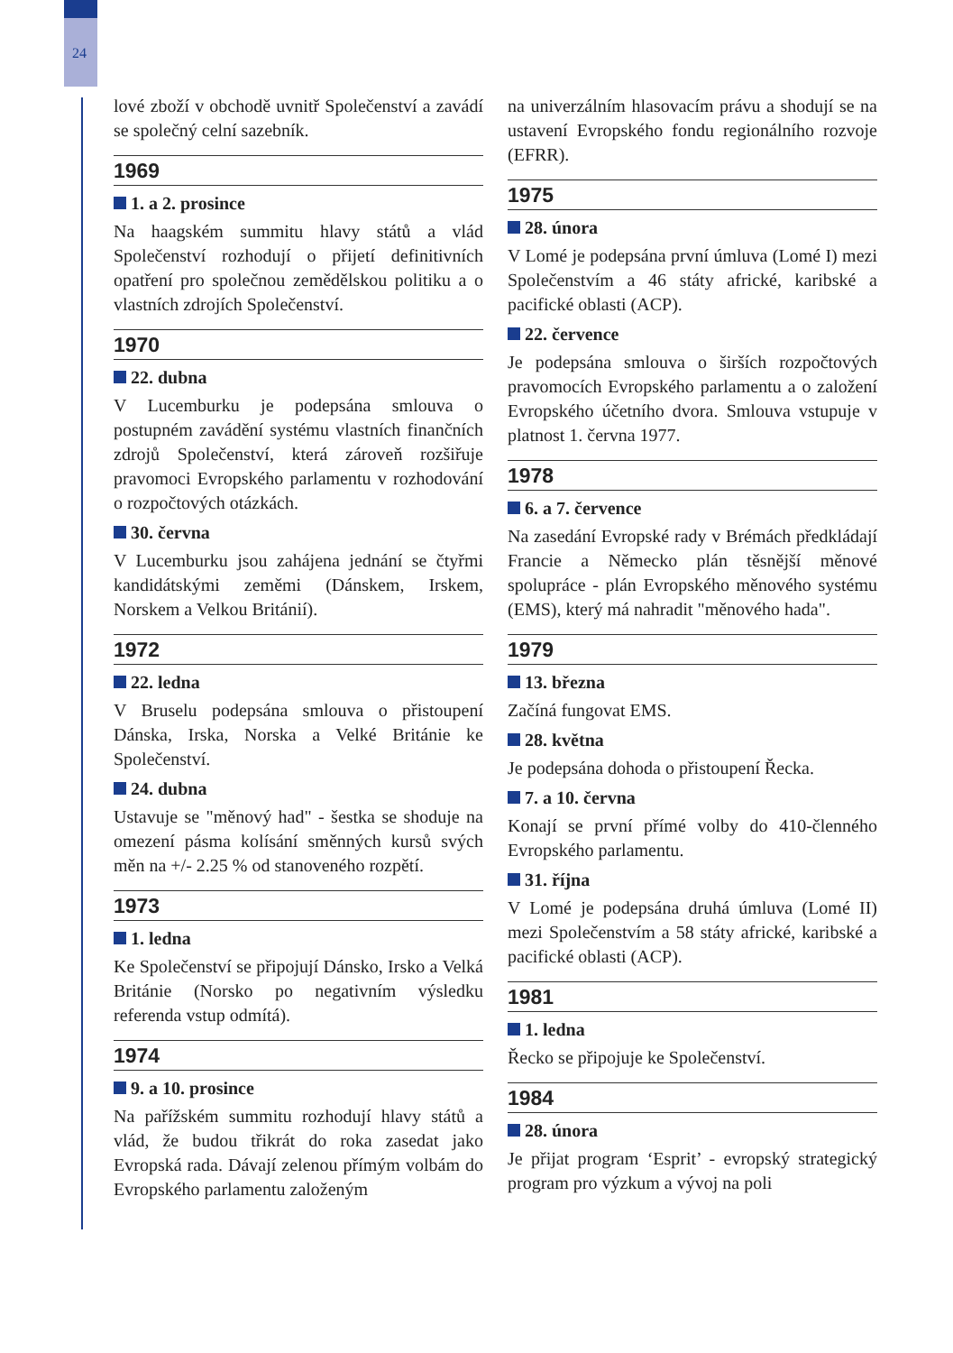24
lové zboží v obchodě uvnitř Společenství a zavádí se společný celní sazebník.
1969
1. a 2. prosince
Na haagském summitu hlavy států a vlád Společenství rozhodují o přijetí definitivních opatření pro společnou zemědělskou politiku a o vlastních zdrojích Společenství.
1970
22. dubna
V Lucemburku je podepsána smlouva o postupném zavádění systému vlastních finančních zdrojů Společenství, která zároveň rozšiřuje pravomoci Evropského parlamentu v rozhodování o rozpočtových otázkách.
30. června
V Lucemburku jsou zahájena jednání se čtyřmi kandidátskými zeměmi (Dánskem, Irskem, Norskem a Velkou Británií).
1972
22. ledna
V Bruselu podepsána smlouva o přistoupení Dánska, Irska, Norska a Velké Británie ke Společenství.
24. dubna
Ustavuje se "měnový had" - šestka se shoduje na omezení pásma kolísání směnných kursů svých měn na +/- 2.25 % od stanoveného rozpětí.
1973
1. ledna
Ke Společenství se připojují Dánsko, Irsko a Velká Británie (Norsko po negativním výsledku referenda vstup odmítá).
1974
9. a 10. prosince
Na pařížském summitu rozhodují hlavy států a vlád, že budou třikrát do roka zasedat jako Evropská rada. Dávají zelenou přímým volbám do Evropského parlamentu založeným
na univerzálním hlasovacím právu a shodují se na ustavení Evropského fondu regionálního rozvoje (EFRR).
1975
28. února
V Lomé je podepsána první úmluva (Lomé I) mezi Společenstvím a 46 státy africké, karibské a pacifické oblasti (ACP).
22. července
Je podepsána smlouva o širších rozpočtových pravomocích Evropského parlamentu a o založení Evropského účetního dvora. Smlouva vstupuje v platnost 1. června 1977.
1978
6. a 7. července
Na zasedání Evropské rady v Brémách předkládají Francie a Německo plán těsnější měnové spolupráce - plán Evropského měnového systému (EMS), který má nahradit "měnového hada".
1979
13. března
Začíná fungovat EMS.
28. května
Je podepsána dohoda o přistoupení Řecka.
7. a 10. června
Konají se první přímé volby do 410-členného Evropského parlamentu.
31. října
V Lomé je podepsána druhá úmluva (Lomé II) mezi Společenstvím a 58 státy africké, karibské a pacifické oblasti (ACP).
1981
1. ledna
Řecko se připojuje ke Společenství.
1984
28. února
Je přijat program ‘Esprit’ - evropský strategický program pro výzkum a vývoj na poli